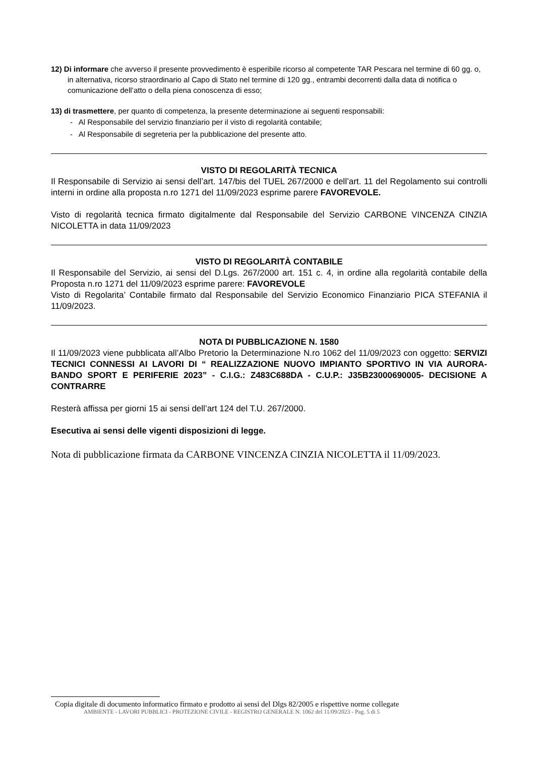12) Di informare che avverso il presente provvedimento è esperibile ricorso al competente TAR Pescara nel termine di 60 gg. o, in alternativa, ricorso straordinario al Capo di Stato nel termine di 120 gg., entrambi decorrenti dalla data di notifica o comunicazione dell’atto o della piena conoscenza di esso;
13) di trasmettere, per quanto di competenza, la presente determinazione ai seguenti responsabili:
- Al Responsabile del servizio finanziario per il visto di regolarità contabile;
- Al Responsabile di segreteria per la pubblicazione del presente atto.
VISTO DI REGOLARITÀ TECNICA
Il Responsabile di Servizio ai sensi dell’art. 147/bis del TUEL 267/2000 e dell’art. 11 del Regolamento sui controlli interni in ordine alla proposta n.ro 1271 del 11/09/2023 esprime parere FAVOREVOLE.
Visto di regolarità tecnica firmato digitalmente dal Responsabile del Servizio CARBONE VINCENZA CINZIA NICOLETTA in data 11/09/2023
VISTO DI REGOLARITÀ CONTABILE
Il Responsabile del Servizio, ai sensi del D.Lgs. 267/2000 art. 151 c. 4, in ordine alla regolarità contabile della Proposta n.ro 1271 del 11/09/2023 esprime parere: FAVOREVOLE
Visto di Regolarita’ Contabile firmato dal Responsabile del Servizio Economico Finanziario PICA STEFANIA il 11/09/2023.
NOTA DI PUBBLICAZIONE N. 1580
Il 11/09/2023 viene pubblicata all’Albo Pretorio la Determinazione N.ro 1062 del 11/09/2023 con oggetto: SERVIZI TECNICI CONNESSI AI LAVORI DI “ REALIZZAZIONE NUOVO IMPIANTO SPORTIVO IN VIA AURORA-BANDO SPORT E PERIFERIE 2023” - C.I.G.: Z483C688DA - C.U.P.: J35B23000690005- DECISIONE A CONTRARRE
Resterà affissa per giorni 15 ai sensi dell’art 124 del T.U. 267/2000.
Esecutiva ai sensi delle vigenti disposizioni di legge.
Nota di pubblicazione firmata da CARBONE VINCENZA CINZIA NICOLETTA il 11/09/2023.
Copia digitale di documento informatico firmato e prodotto ai sensi del Dlgs 82/2005 e rispettive norme collegate
AMBIENTE - LAVORI PUBBLICI - PROTEZIONE CIVILE - REGISTRO GENERALE N. 1062 del 11/09/2023 - Pag. 5 di 5